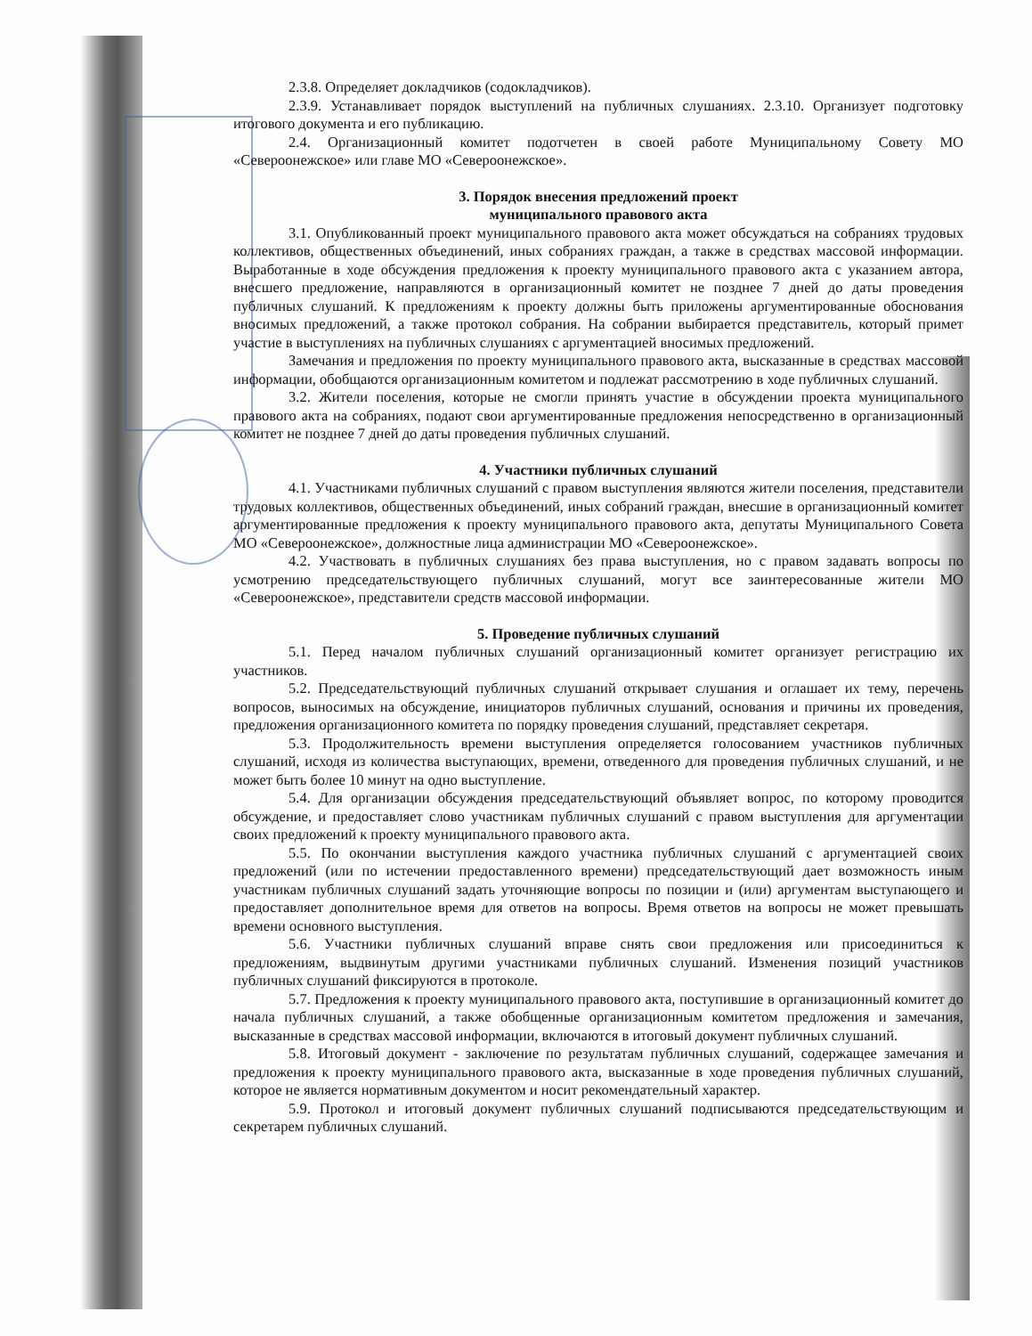2.3.8. Определяет докладчиков (содокладчиков).
2.3.9. Устанавливает порядок выступлений на публичных слушаниях. 2.3.10. Организует подготовку итогового документа и его публикацию.
2.4. Организационный комитет подотчетен в своей работе Муниципальному Совету МО «Североонежское» или главе МО «Североонежское».
3. Порядок внесения предложений проект
муниципального правового акта
3.1. Опубликованный проект муниципального правового акта может обсуждаться на собраниях трудовых коллективов, общественных объединений, иных собраниях граждан, а также в средствах массовой информации. Выработанные в ходе обсуждения предложения к проекту муниципального правового акта с указанием автора, внесшего предложение, направляются в организационный комитет не позднее 7 дней до даты проведения публичных слушаний. К предложениям к проекту должны быть приложены аргументированные обоснования вносимых предложений, а также протокол собрания. На собрании выбирается представитель, который примет участие в выступлениях на публичных слушаниях с аргументацией вносимых предложений.
Замечания и предложения по проекту муниципального правового акта, высказанные в средствах массовой информации, обобщаются организационным комитетом и подлежат рассмотрению в ходе публичных слушаний.
3.2. Жители поселения, которые не смогли принять участие в обсуждении проекта муниципального правового акта на собраниях, подают свои аргументированные предложения непосредственно в организационный комитет не позднее 7 дней до даты проведения публичных слушаний.
4. Участники публичных слушаний
4.1. Участниками публичных слушаний с правом выступления являются жители поселения, представители трудовых коллективов, общественных объединений, иных собраний граждан, внесшие в организационный комитет аргументированные предложения к проекту муниципального правового акта, депутаты Муниципального Совета МО «Североонежское», должностные лица администрации МО «Североонежское».
4.2. Участвовать в публичных слушаниях без права выступления, но с правом задавать вопросы по усмотрению председательствующего публичных слушаний, могут все заинтересованные жители МО «Североонежское», представители средств массовой информации.
5. Проведение публичных слушаний
5.1. Перед началом публичных слушаний организационный комитет организует регистрацию их участников.
5.2. Председательствующий публичных слушаний открывает слушания и оглашает их тему, перечень вопросов, выносимых на обсуждение, инициаторов публичных слушаний, основания и причины их проведения, предложения организационного комитета по порядку проведения слушаний, представляет секретаря.
5.3. Продолжительность времени выступления определяется голосованием участников публичных слушаний, исходя из количества выступающих, времени, отведенного для проведения публичных слушаний, и не может быть более 10 минут на одно выступление.
5.4. Для организации обсуждения председательствующий объявляет вопрос, по которому проводится обсуждение, и предоставляет слово участникам публичных слушаний с правом выступления для аргументации своих предложений к проекту муниципального правового акта.
5.5. По окончании выступления каждого участника публичных слушаний с аргументацией своих предложений (или по истечении предоставленного времени) председательствующий дает возможность иным участникам публичных слушаний задать уточняющие вопросы по позиции и (или) аргументам выступающего и предоставляет дополнительное время для ответов на вопросы. Время ответов на вопросы не может превышать времени основного выступления.
5.6. Участники публичных слушаний вправе снять свои предложения или присоединиться к предложениям, выдвинутым другими участниками публичных слушаний. Изменения позиций участников публичных слушаний фиксируются в протоколе.
5.7. Предложения к проекту муниципального правового акта, поступившие в организационный комитет до начала публичных слушаний, а также обобщенные организационным комитетом предложения и замечания, высказанные в средствах массовой информации, включаются в итоговый документ публичных слушаний.
5.8. Итоговый документ - заключение по результатам публичных слушаний, содержащее замечания и предложения к проекту муниципального правового акта, высказанные в ходе проведения публичных слушаний, которое не является нормативным документом и носит рекомендательный характер.
5.9. Протокол и итоговый документ публичных слушаний подписываются председательствующим и секретарем публичных слушаний.